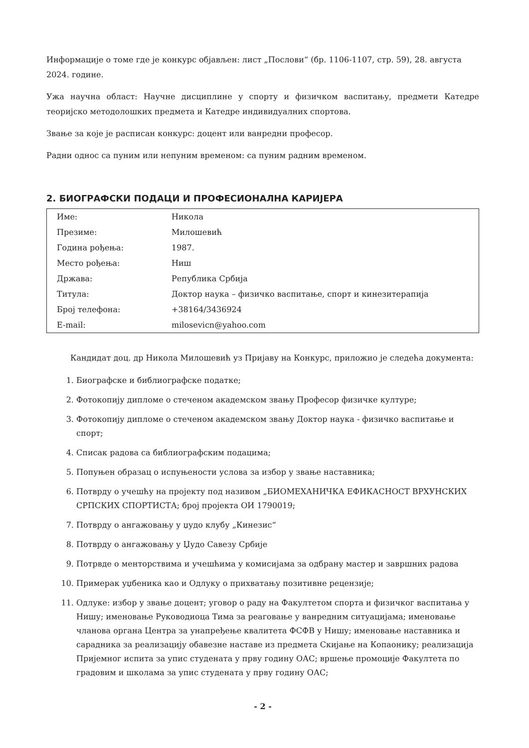Информације о томе где је конкурс објављен: лист „Послови“ (бр. 1106-1107, стр. 59), 28. августа 2024. године.
Ужа научна област: Научне дисциплине у спорту и физичком васпитању, предмети Катедре теоријско методолошких предмета и Катедре индивидуалних спортова.
Звање за које је расписан конкурс: доцент или ванредни професор.
Радни однос са пуним или непуним временом: са пуним радним временом.
2. БИОГРАФСКИ ПОДАЦИ И ПРОФЕСИОНАЛНА КАРИЈЕРА
| Име: | Никола |
| Презиме: | Милошевић |
| Година рођења: | 1987. |
| Место рођења: | Ниш |
| Држава: | Република Србија |
| Титула: | Доктор наука – физичко васпитање, спорт и кинезитерапија |
| Број телефона: | +38164/3436924 |
| E-mail: | milosevicn@yahoo.com |
Кандидат доц. др Никола Милошевић уз Пријаву на Конкурс, приложио је следећа документа:
1. Биографске и библиографске податке;
2. Фотокопију дипломе о стеченом академском звању Професор физичке културе;
3. Фотокопију дипломе о стеченом академском звању Доктор наука - физичко васпитање и спорт;
4. Списак радова са библиографским подацима;
5. Попуњен образац о испуњености услова за избор у звање наставника;
6. Потврду о учешћу на пројекту под називом „БИОМЕХАНИЧКА ЕФИКАСНОСТ ВРХУНСКИХ СРПСКИХ СПОРТИСТА; број пројекта ОИ 1790019;
7. Потврду о ангажовању у џудо клубу „Кинезис“
8. Потврду о ангажовању у Џудо Савезу Србије
9. Потрвде о менторствима и учешћима у комисијама за одбрану мастер и завршних радова
10. Примерак уџбеника као и Одлуку о прихватању позитивне рецензије;
11. Одлуке: избор у звање доцент; уговор о раду на Факултетом спорта и физичког васпитања у Нишу; именовање Руководиоца Тима за реаговање у ванредним ситуацијама; именовање чланова органа Центра за унапређење квалитета ФСФВ у Нишу; именовање наставника и сарадника за реализацију обавезне наставе из предмета Скијање на Копаонику; реализација Пријемног испита за упис студената у прву годину ОАС; вршење промоције Факултета по градовим и школама за упис студената у прву годину ОАС;
- 2 -